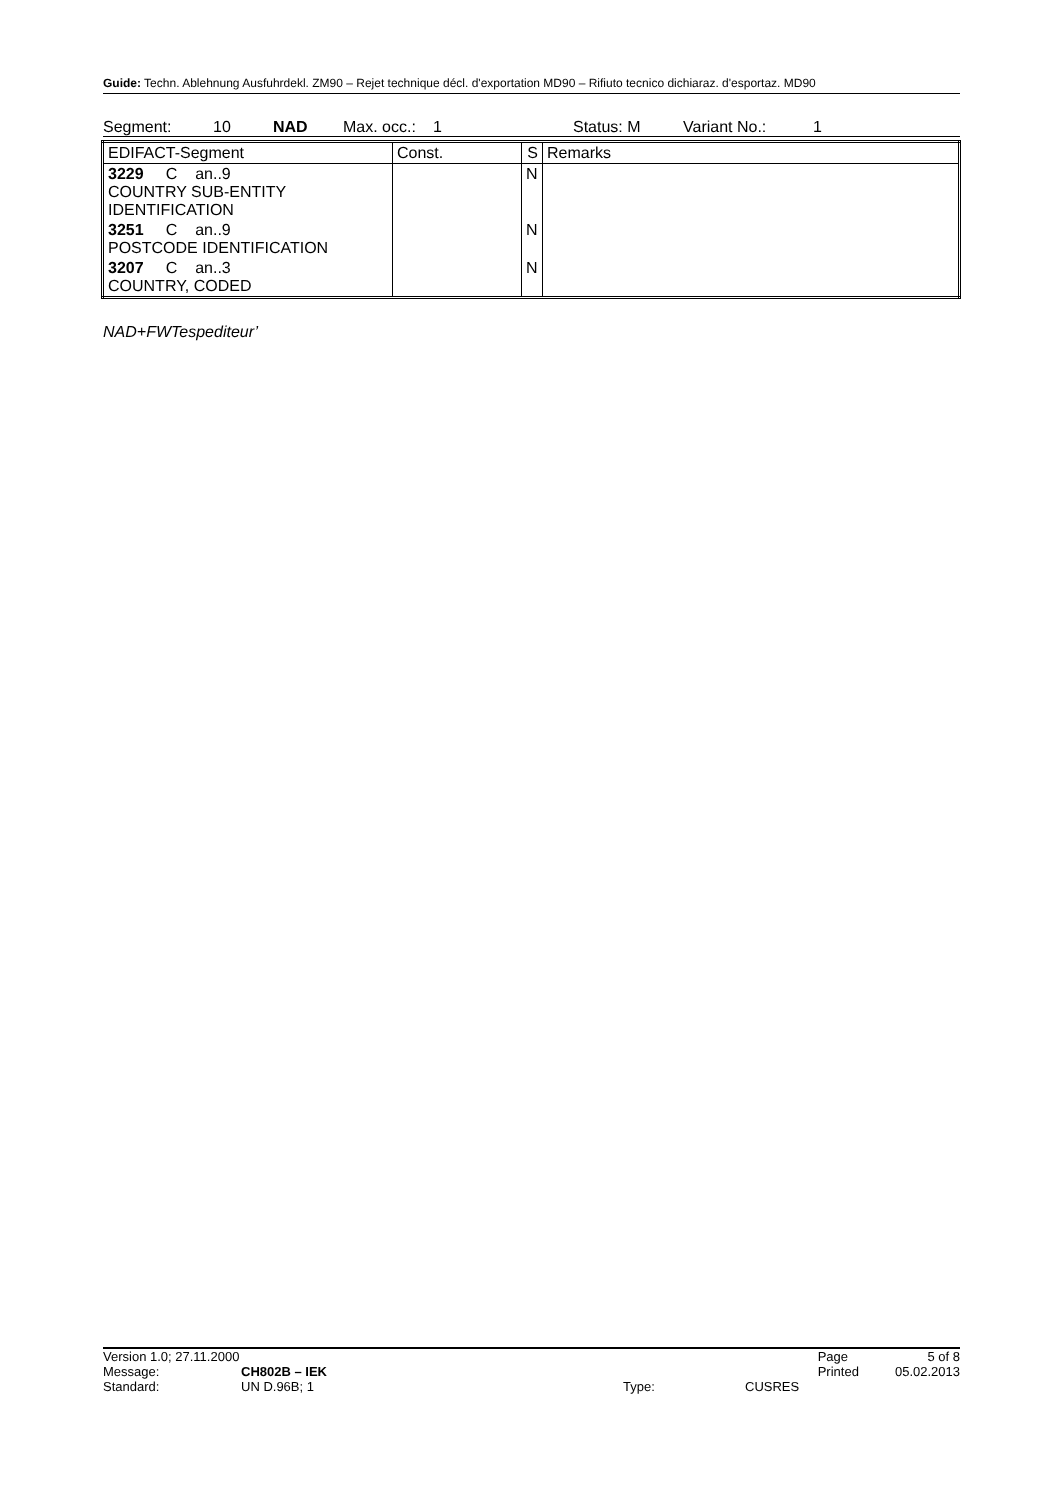Guide: Techn. Ablehnung Ausfuhrdekl. ZM90 – Rejet technique décl. d'exportation MD90 – Rifiuto tecnico dichiaraz. d'esportaz. MD90
Segment: 10 NAD Max. occ.: 1 Status: M Variant No.: 1
| EDIFACT-Segment | Const. | S | Remarks |
| --- | --- | --- | --- |
| 3229 C an..9 COUNTRY SUB-ENTITY IDENTIFICATION | | N | |
| 3251 C an..9 POSTCODE IDENTIFICATION | | N | |
| 3207 C an..3 COUNTRY, CODED | | N | |
NAD+FWTespediteur’
| Version 1.0; 27.11.2000 | | | | Page | 5 of 8 |
| Message: | CH802B – IEK | | | Printed | 05.02.2013 |
| Standard: | UN D.96B; 1 | Type: | CUSRES | | |